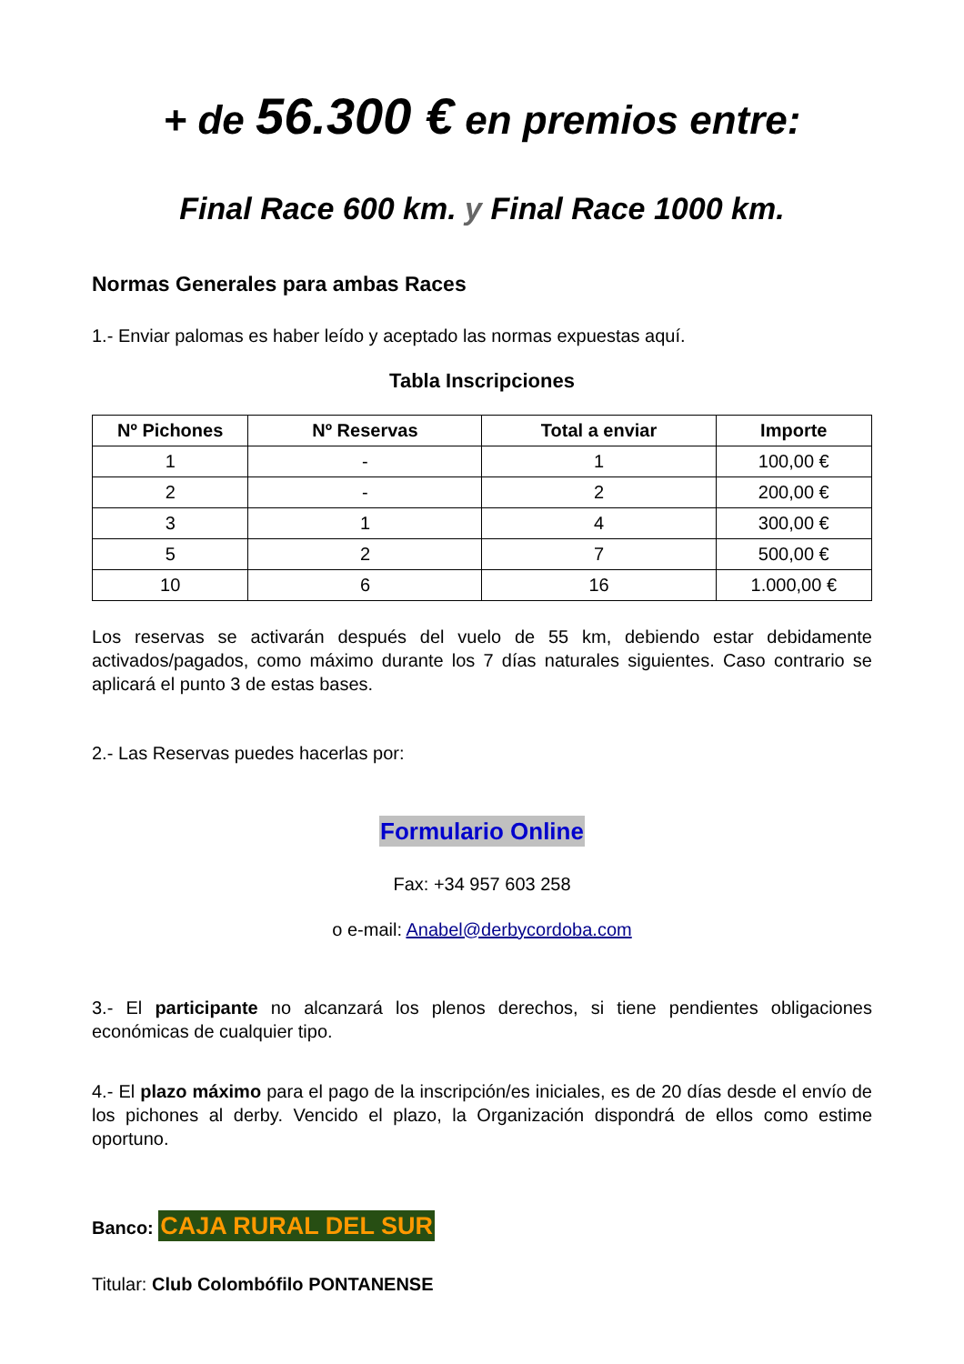+ de 56.300 € en premios entre:
Final Race 600 km. y Final Race 1000 km.
Normas Generales para ambas Races
1.- Enviar palomas es haber leído y aceptado las normas expuestas aquí.
Tabla Inscripciones
| Nº Pichones | Nº Reservas | Total a enviar | Importe |
| --- | --- | --- | --- |
| 1 | - | 1 | 100,00 € |
| 2 | - | 2 | 200,00 € |
| 3 | 1 | 4 | 300,00 € |
| 5 | 2 | 7 | 500,00 € |
| 10 | 6 | 16 | 1.000,00 € |
Los reservas se activarán después del vuelo de 55 km, debiendo estar debidamente activados/pagados, como máximo durante los 7 días naturales siguientes. Caso contrario se aplicará el punto 3 de estas bases.
2.- Las Reservas puedes hacerlas por:
Formulario Online
Fax: +34 957 603 258
o e-mail: Anabel@derbycordoba.com
3.- El participante no alcanzará los plenos derechos, si tiene pendientes obligaciones económicas de cualquier tipo.
4.- El plazo máximo para el pago de la inscripción/es iniciales, es de 20 días desde el envío de los pichones al derby. Vencido el plazo, la Organización dispondrá de ellos como estime oportuno.
Banco: CAJA RURAL DEL SUR
Titular: Club Colombófilo PONTANENSE